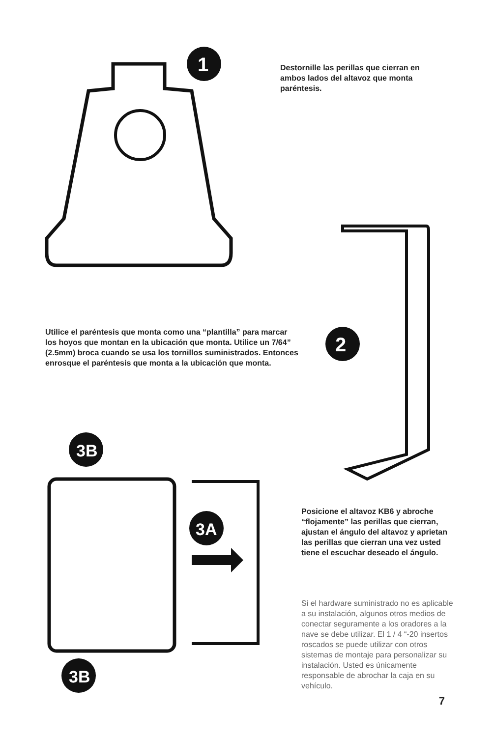1
Destornille las perillas que cierran en ambos lados del altavoz que monta paréntesis.
Utilice el paréntesis que monta como una “plantilla” para marcar los hoyos que montan en la ubicación que monta. Utilice un 7/64” (2.5mm) broca cuando se usa los tornillos suministrados. Entonces enrosque el paréntesis que monta a la ubicación que monta.
2
3B
3A
3B
Posicione el altavoz KB6 y abroche “flojamente” las perillas que cierran, ajustan el ángulo del altavoz y aprietan las perillas que cierran una vez usted tiene el escuchar deseado el ángulo.
Si el hardware suministrado no es aplicable a su instalación, algunos otros medios de conectar seguramente a los oradores a la nave se debe utilizar. El 1 / 4 “-20 insertos roscados se puede utilizar con otros sistemas de montaje para personalizar su instalación. Usted es únicamente responsable de abrochar la caja en su vehículo.
7